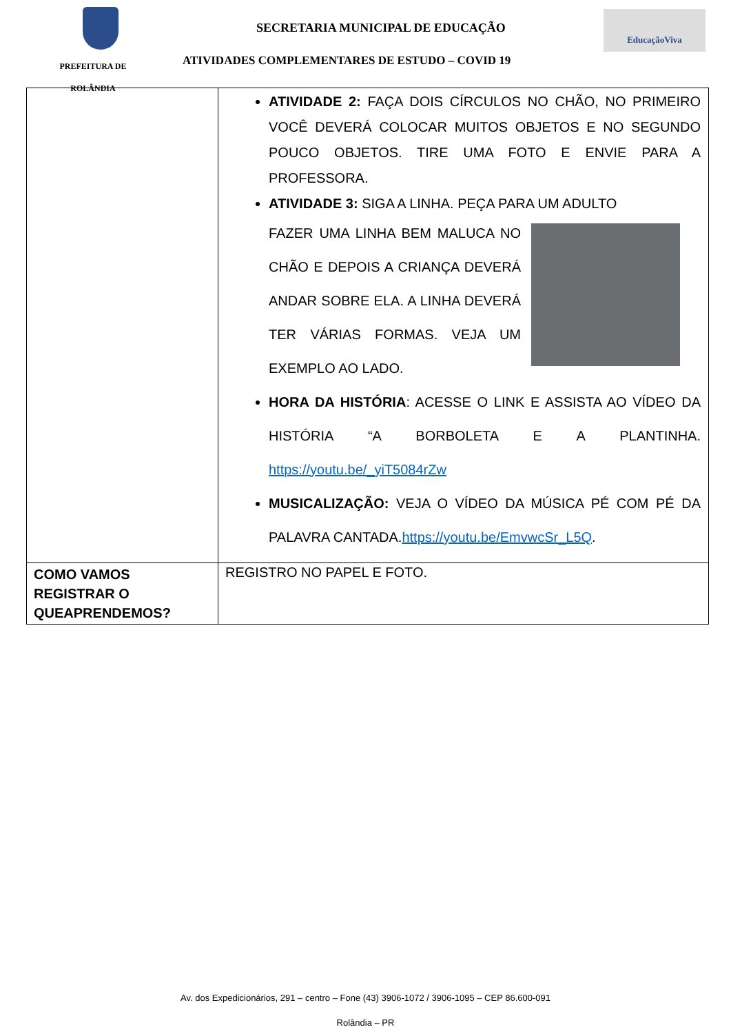PREFEITURA DE
ROLÂNDIA
SECRETARIA MUNICIPAL DE EDUCAÇÃO
ATIVIDADES COMPLEMENTARES DE ESTUDO – COVID 19
EducaçãoViva
| | ATIVIDADE 2: FAÇA DOIS CÍRCULOS NO CHÃO, NO PRIMEIRO VOCÊ DEVERÁ COLOCAR MUITOS OBJETOS E NO SEGUNDO POUCO OBJETOS. TIRE UMA FOTO E ENVIE PARA A PROFESSORA. ATIVIDADE 3: SIGA A LINHA. PEÇA PARA UM ADULTO FAZER UMA LINHA BEM MALUCA NO CHÃO E DEPOIS A CRIANÇA DEVERÁ ANDAR SOBRE ELA. A LINHA DEVERÁ TER VÁRIAS FORMAS. VEJA UM EXEMPLO AO LADO. HORA DA HISTÓRIA : ACESSE O LINK E ASSISTA AO VÍDEO DA HISTÓRIA “A BORBOLETA E A PLANTINHA. https://youtu.be/_yiT5084rZw MUSICALIZAÇÃO: VEJA O VÍDEO DA MÚSICA PÉ COM PÉ DA PALAVRA CANTADA. https://youtu.be/EmvwcSr_L5Q . |
| COMO VAMOS REGISTRAR O QUEAPRENDEMOS? | REGISTRO NO PAPEL E FOTO. |
Av. dos Expedicionários, 291 – centro – Fone (43) 3906-1072 / 3906-1095 – CEP 86.600-091
Rolândia – PR